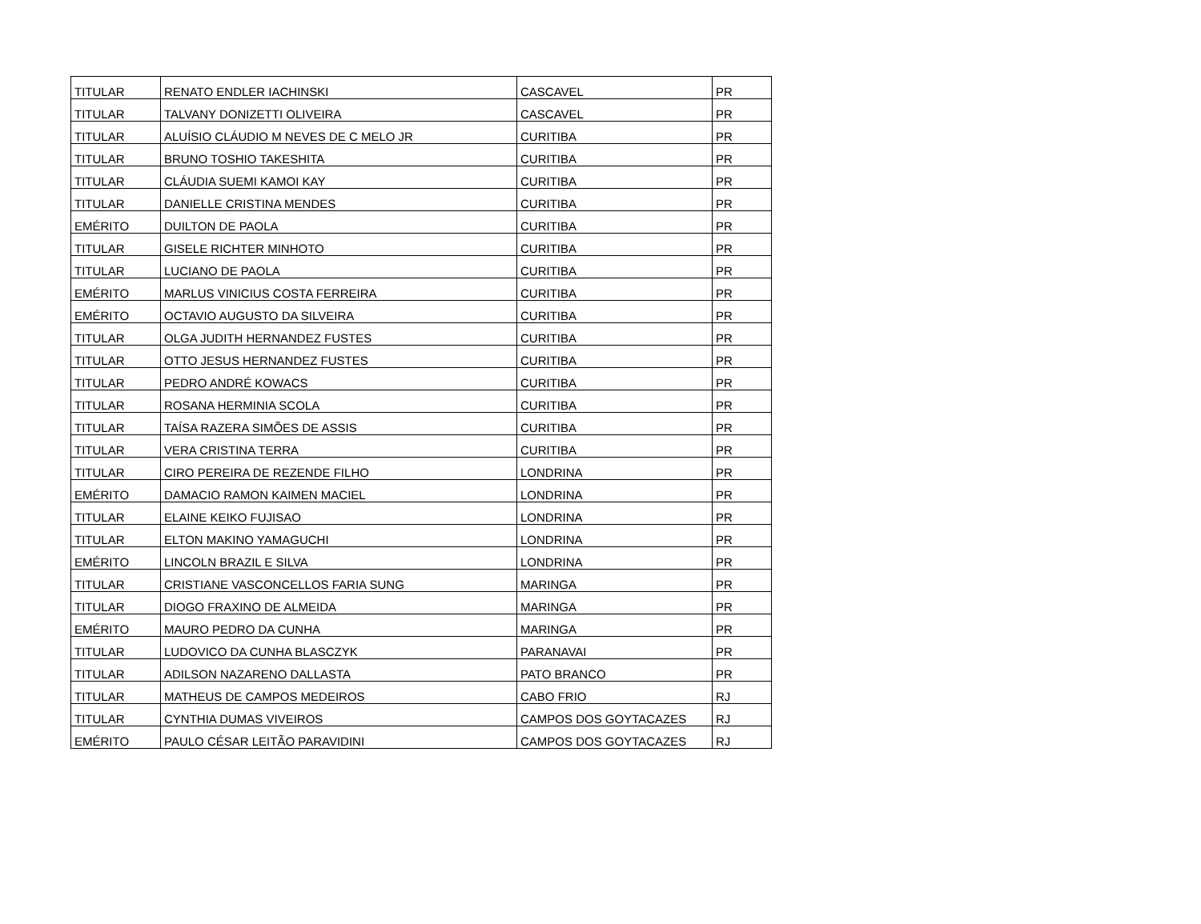| TITULAR | RENATO ENDLER IACHINSKI | CASCAVEL | PR |
| TITULAR | TALVANY DONIZETTI OLIVEIRA | CASCAVEL | PR |
| TITULAR | ALUÍSIO CLÁUDIO M NEVES DE C MELO JR | CURITIBA | PR |
| TITULAR | BRUNO TOSHIO TAKESHITA | CURITIBA | PR |
| TITULAR | CLÁUDIA SUEMI KAMOI KAY | CURITIBA | PR |
| TITULAR | DANIELLE CRISTINA MENDES | CURITIBA | PR |
| EMÉRITO | DUILTON DE PAOLA | CURITIBA | PR |
| TITULAR | GISELE RICHTER MINHOTO | CURITIBA | PR |
| TITULAR | LUCIANO DE PAOLA | CURITIBA | PR |
| EMÉRITO | MARLUS VINICIUS COSTA FERREIRA | CURITIBA | PR |
| EMÉRITO | OCTAVIO AUGUSTO DA SILVEIRA | CURITIBA | PR |
| TITULAR | OLGA JUDITH HERNANDEZ FUSTES | CURITIBA | PR |
| TITULAR | OTTO JESUS HERNANDEZ FUSTES | CURITIBA | PR |
| TITULAR | PEDRO ANDRÉ KOWACS | CURITIBA | PR |
| TITULAR | ROSANA HERMINIA SCOLA | CURITIBA | PR |
| TITULAR | TAÍSA RAZERA SIMÕES DE ASSIS | CURITIBA | PR |
| TITULAR | VERA CRISTINA TERRA | CURITIBA | PR |
| TITULAR | CIRO PEREIRA DE REZENDE FILHO | LONDRINA | PR |
| EMÉRITO | DAMACIO RAMON KAIMEN MACIEL | LONDRINA | PR |
| TITULAR | ELAINE KEIKO FUJISAO | LONDRINA | PR |
| TITULAR | ELTON MAKINO YAMAGUCHI | LONDRINA | PR |
| EMÉRITO | LINCOLN BRAZIL E SILVA | LONDRINA | PR |
| TITULAR | CRISTIANE VASCONCELLOS FARIA SUNG | MARINGA | PR |
| TITULAR | DIOGO FRAXINO DE ALMEIDA | MARINGA | PR |
| EMÉRITO | MAURO PEDRO DA CUNHA | MARINGA | PR |
| TITULAR | LUDOVICO DA CUNHA BLASCZYK | PARANAVAI | PR |
| TITULAR | ADILSON NAZARENO DALLASTA | PATO BRANCO | PR |
| TITULAR | MATHEUS DE CAMPOS MEDEIROS | CABO FRIO | RJ |
| TITULAR | CYNTHIA DUMAS VIVEIROS | CAMPOS DOS GOYTACAZES | RJ |
| EMÉRITO | PAULO CÉSAR LEITÃO PARAVIDINI | CAMPOS DOS GOYTACAZES | RJ |